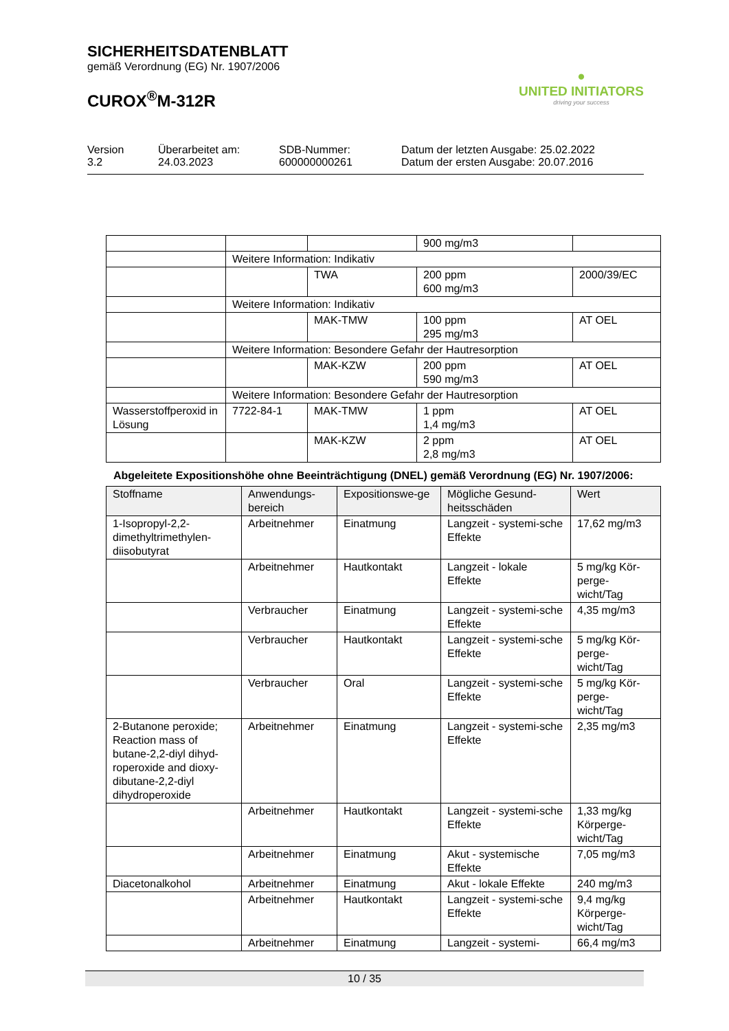SICHERHEITSDATENBLATT
gemäß Verordnung (EG) Nr. 1907/2006
CUROX<sup>®</sup>M-312R
●
UNITED INITIATORS
driving your success
Version
3.2
Überarbeitet am:
24.03.2023
SDB-Nummer:
600000000261
Datum der letzten Ausgabe: 25.02.2022
Datum der ersten Ausgabe: 20.07.2016
| | | | 900 mg/m3 | |
| | Weitere Information: Indikativ | | | |
| | | TWA | 200 ppm 600 mg/m3 | 2000/39/EC |
| | Weitere Information: Indikativ | | | |
| | | MAK-TMW | 100 ppm 295 mg/m3 | AT OEL |
| | Weitere Information: Besondere Gefahr der Hautresorption | | | |
| | | MAK-KZW | 200 ppm 590 mg/m3 | AT OEL |
| | Weitere Information: Besondere Gefahr der Hautresorption | | | |
| Wasserstoffperoxid in Lösung | 7722-84-1 | MAK-TMW | 1 ppm 1,4 mg/m3 | AT OEL |
| | | MAK-KZW | 2 ppm 2,8 mg/m3 | AT OEL |
Abgeleitete Expositionshöhe ohne Beeinträchtigung (DNEL) gemäß Verordnung (EG) Nr. 1907/2006:
| Stoffname | Anwendungs-bereich | Expositionswe-ge | Mögliche Gesund-heitsschäden | Wert |
| --- | --- | --- | --- | --- |
| 1-Isopropyl-2,2-dimethyltrimethylen-diisobutyrat | Arbeitnehmer | Einatmung | Langzeit - systemi-sche Effekte | 17,62 mg/m3 |
| | Arbeitnehmer | Hautkontakt | Langzeit - lokale Effekte | 5 mg/kg Kör-perge-wicht/Tag |
| | Verbraucher | Einatmung | Langzeit - systemi-sche Effekte | 4,35 mg/m3 |
| | Verbraucher | Hautkontakt | Langzeit - systemi-sche Effekte | 5 mg/kg Kör-perge-wicht/Tag |
| | Verbraucher | Oral | Langzeit - systemi-sche Effekte | 5 mg/kg Kör-perge-wicht/Tag |
| 2-Butanone peroxide; Reaction mass of butane-2,2-diyl dihyd-roperoxide and dioxy-dibutane-2,2-diyl dihydroperoxide | Arbeitnehmer | Einatmung | Langzeit - systemi-sche Effekte | 2,35 mg/m3 |
| | Arbeitnehmer | Hautkontakt | Langzeit - systemi-sche Effekte | 1,33 mg/kg Körperge-wicht/Tag |
| | Arbeitnehmer | Einatmung | Akut - systemische Effekte | 7,05 mg/m3 |
| Diacetonalkohol | Arbeitnehmer | Einatmung | Akut - lokale Effekte | 240 mg/m3 |
| | Arbeitnehmer | Hautkontakt | Langzeit - systemi-sche Effekte | 9,4 mg/kg Körperge-wicht/Tag |
| | Arbeitnehmer | Einatmung | Langzeit - systemi- | 66,4 mg/m3 |
10 / 35